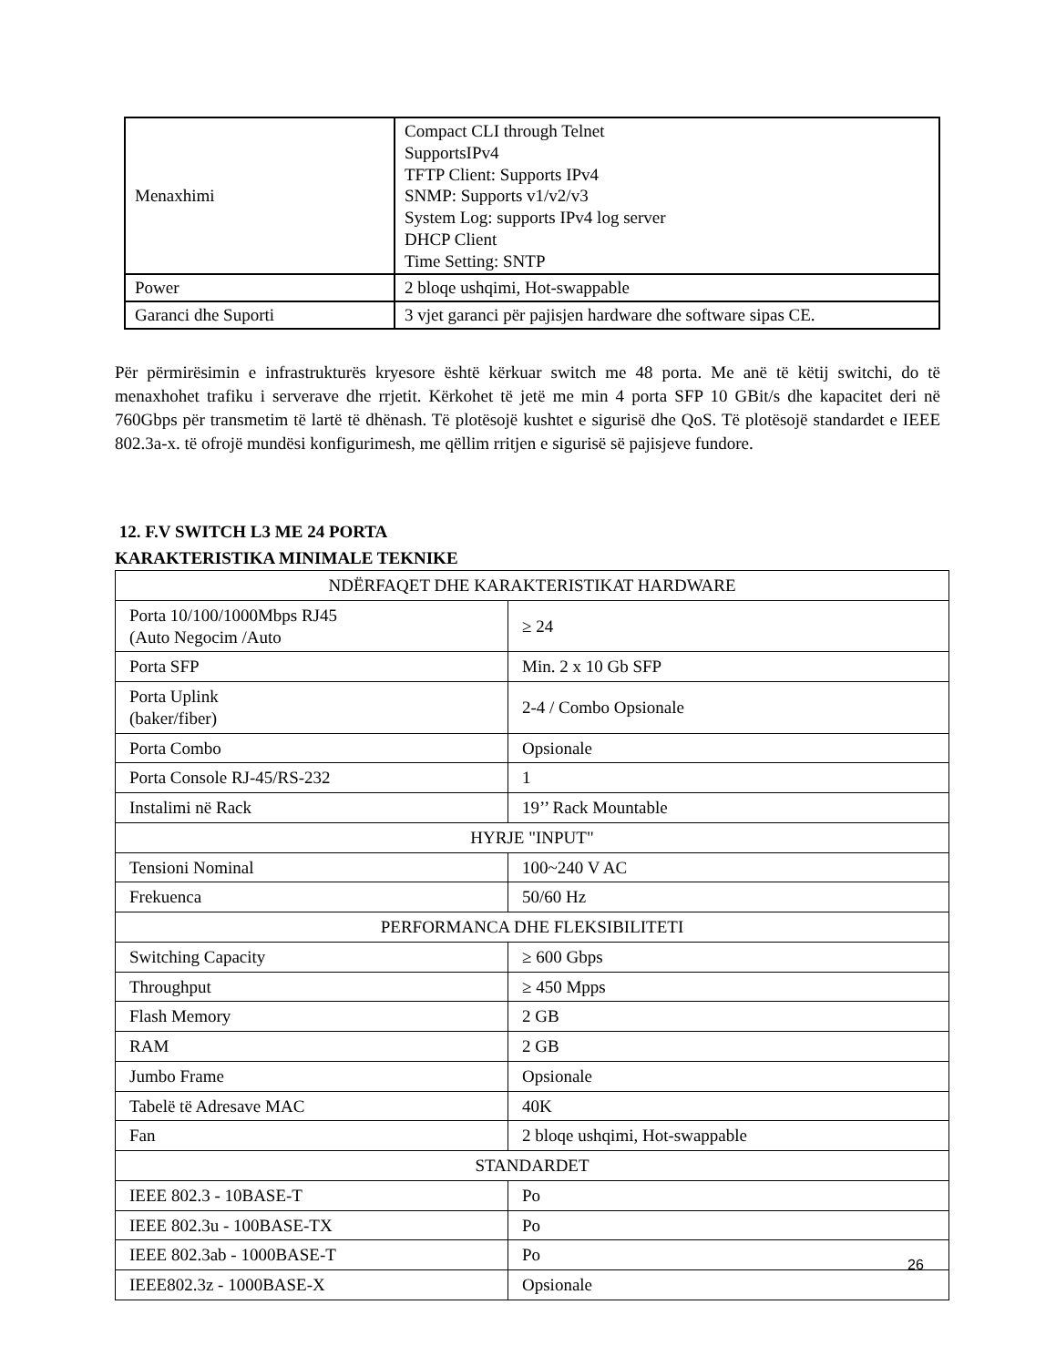| Menaxhimi | Compact CLI through Telnet SupportsIPv4 TFTP Client: Supports IPv4 SNMP: Supports v1/v2/v3 System Log: supports IPv4 log server DHCP Client Time Setting: SNTP |
| Power | 2 bloqe ushqimi, Hot-swappable |
| Garanci dhe Suporti | 3 vjet garanci për pajisjen hardware dhe software sipas CE. |
Për përmirësimin e infrastrukturës kryesore është kërkuar switch me 48 porta. Me anë të këtij switchi, do të menaxhohet trafiku i serverave dhe rrjetit. Kërkohet të jetë me min 4 porta SFP 10 GBit/s dhe kapacitet deri në 760Gbps për transmetim të lartë të dhënash. Të plotësojë kushtet e sigurisë dhe QoS. Të plotësojë standardet e IEEE 802.3a-x. të ofrojë mundësi konfigurimesh, me qëllim rritjen e sigurisë së pajisjeve fundore.
12. F.V SWITCH L3 ME 24 PORTA
KARAKTERISTIKA MINIMALE TEKNIKE
| NDËRFAQET DHE KARAKTERISTIKAT HARDWARE | |
| Porta 10/100/1000Mbps RJ45 (Auto Negocim /Auto | ≥ 24 |
| Porta SFP | Min. 2 x 10 Gb SFP |
| Porta Uplink (baker/fiber) | 2-4 / Combo Opsionale |
| Porta Combo | Opsionale |
| Porta Console RJ-45/RS-232 | 1 |
| Instalimi në Rack | 19’’ Rack Mountable |
| HYRJE "INPUT" | |
| Tensioni Nominal | 100~240 V AC |
| Frekuenca | 50/60 Hz |
| PERFORMANCA DHE FLEKSIBILITETI | |
| Switching Capacity | ≥ 600 Gbps |
| Throughput | ≥ 450 Mpps |
| Flash Memory | 2 GB |
| RAM | 2 GB |
| Jumbo Frame | Opsionale |
| Tabelë të Adresave MAC | 40K |
| Fan | 2 bloqe ushqimi, Hot-swappable |
| STANDARDET | |
| IEEE 802.3 - 10BASE-T | Po |
| IEEE 802.3u - 100BASE-TX | Po |
| IEEE 802.3ab - 1000BASE-T | Po |
| IEEE802.3z - 1000BASE-X | Opsionale |
26